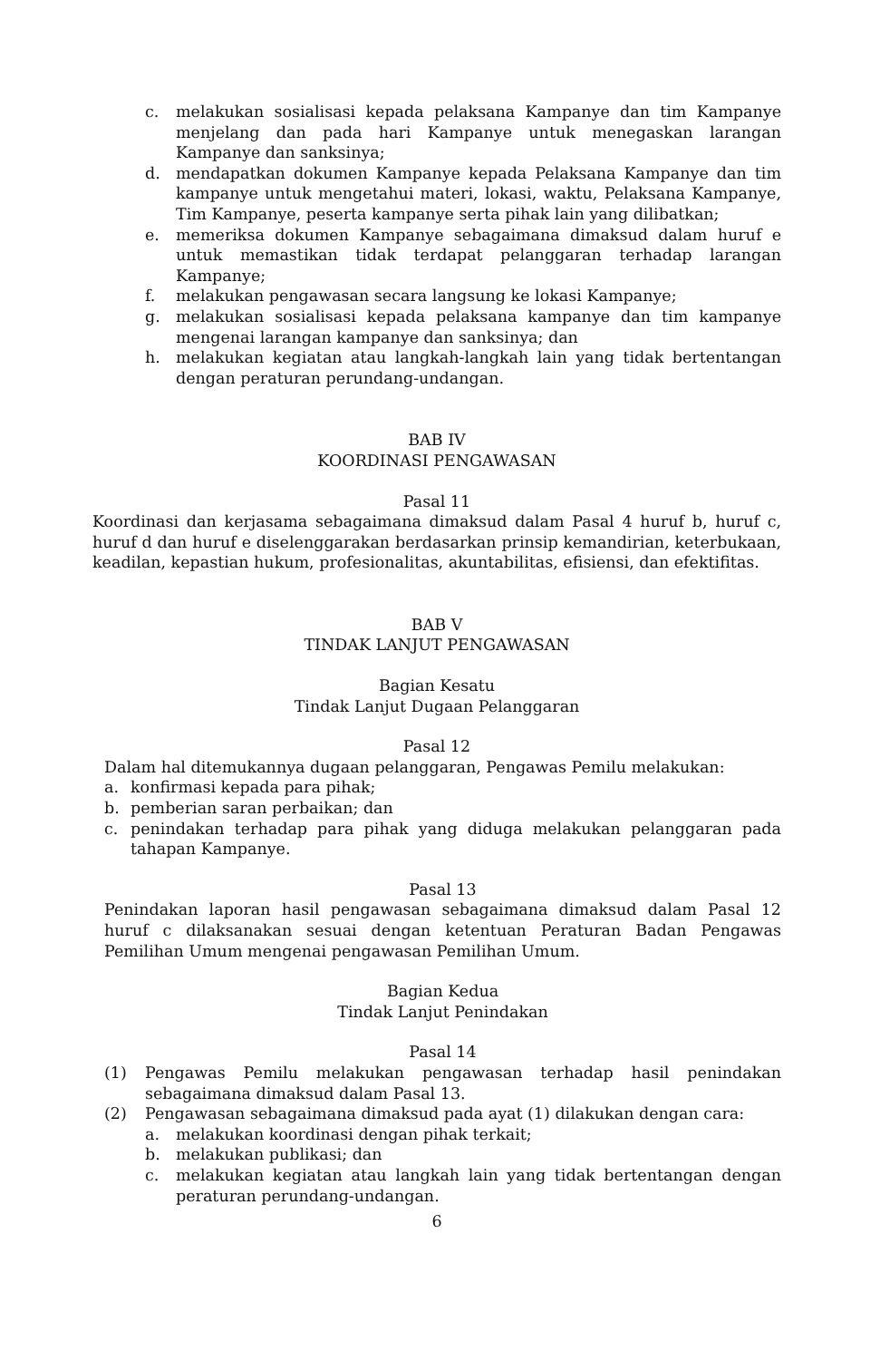c. melakukan sosialisasi kepada pelaksana Kampanye dan tim Kampanye menjelang dan pada hari Kampanye untuk menegaskan larangan Kampanye dan sanksinya;
d. mendapatkan dokumen Kampanye kepada Pelaksana Kampanye dan tim kampanye untuk mengetahui materi, lokasi, waktu, Pelaksana Kampanye, Tim Kampanye, peserta kampanye serta pihak lain yang dilibatkan;
e. memeriksa dokumen Kampanye sebagaimana dimaksud dalam huruf e untuk memastikan tidak terdapat pelanggaran terhadap larangan Kampanye;
f. melakukan pengawasan secara langsung ke lokasi Kampanye;
g. melakukan sosialisasi kepada pelaksana kampanye dan tim kampanye mengenai larangan kampanye dan sanksinya; dan
h. melakukan kegiatan atau langkah-langkah lain yang tidak bertentangan dengan peraturan perundang-undangan.
BAB IV
KOORDINASI PENGAWASAN
Pasal 11
Koordinasi dan kerjasama sebagaimana dimaksud dalam Pasal 4 huruf b, huruf c, huruf d dan huruf e diselenggarakan berdasarkan prinsip kemandirian, keterbukaan, keadilan, kepastian hukum, profesionalitas, akuntabilitas, efisiensi, dan efektifitas.
BAB V
TINDAK LANJUT PENGAWASAN
Bagian Kesatu
Tindak Lanjut Dugaan Pelanggaran
Pasal 12
Dalam hal ditemukannya dugaan pelanggaran, Pengawas Pemilu melakukan:
a. konfirmasi kepada para pihak;
b. pemberian saran perbaikan; dan
c. penindakan terhadap para pihak yang diduga melakukan pelanggaran pada tahapan Kampanye.
Pasal 13
Penindakan laporan hasil pengawasan sebagaimana dimaksud dalam Pasal 12 huruf c dilaksanakan sesuai dengan ketentuan Peraturan Badan Pengawas Pemilihan Umum mengenai pengawasan Pemilihan Umum.
Bagian Kedua
Tindak Lanjut Penindakan
Pasal 14
(1) Pengawas Pemilu melakukan pengawasan terhadap hasil penindakan sebagaimana dimaksud dalam Pasal 13.
(2) Pengawasan sebagaimana dimaksud pada ayat (1) dilakukan dengan cara:
a. melakukan koordinasi dengan pihak terkait;
b. melakukan publikasi; dan
c. melakukan kegiatan atau langkah lain yang tidak bertentangan dengan peraturan perundang-undangan.
6